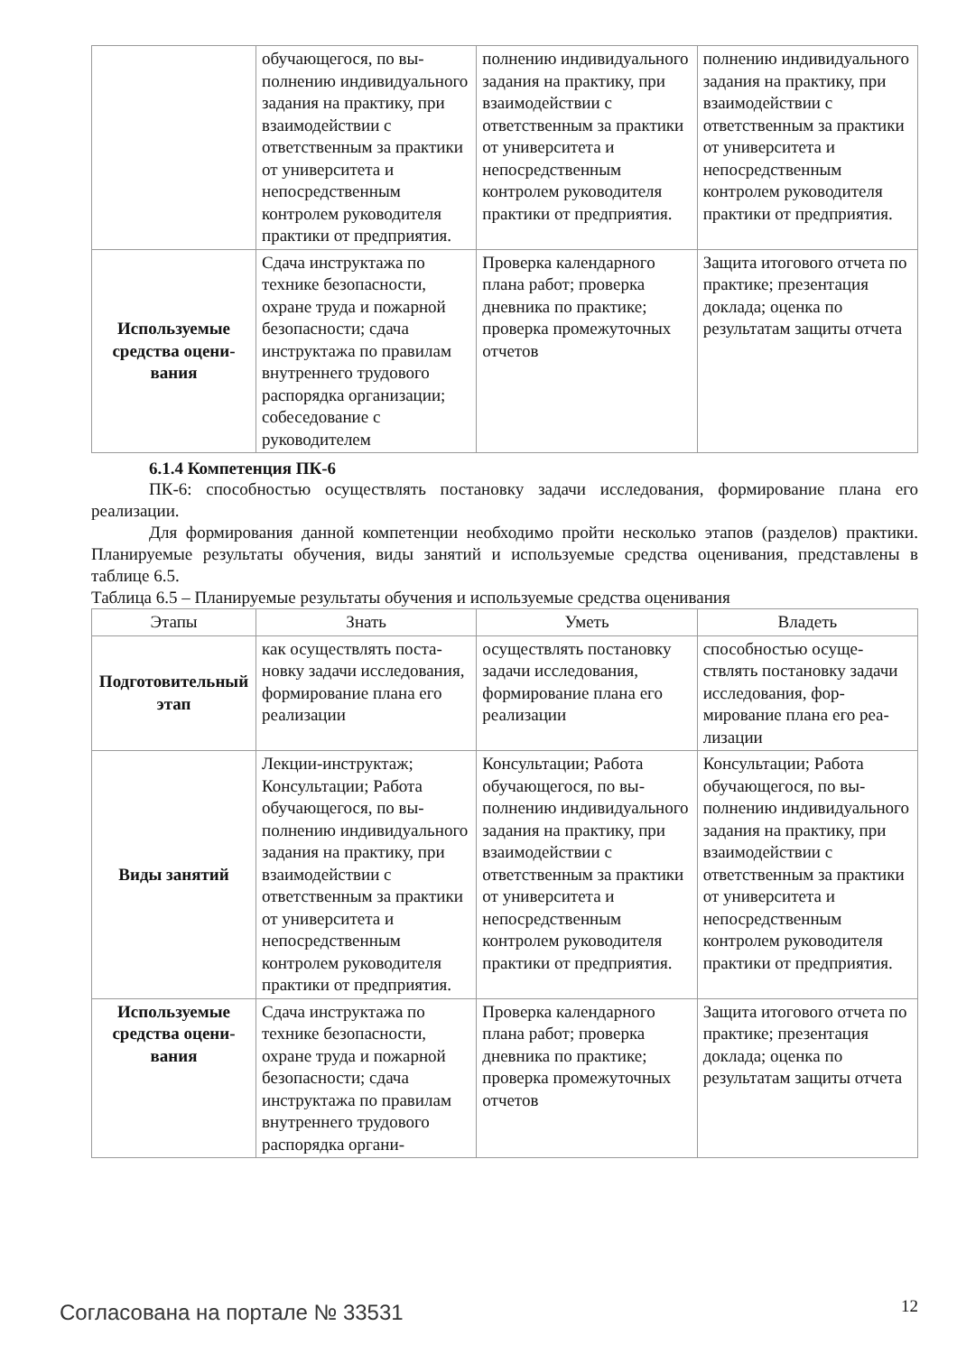| | обучающегося, по вы­полнению индивидуаль­ного задания на практи­ку, при взаимодействии с ответственным за прак­тики от университета и непосредственным контролем руководителя практики от предприя­тия. | полнению индивидуаль­ного задания на практи­ку, при взаимодействии с ответственным за прак­тики от университета и непосредственным контролем руководителя практики от предприя­тия. | полнению индивидуаль­ного задания на практи­ку, при взаимодействии с ответственным за прак­тики от университета и непосредственным контролем руководителя практики от предприя­тия. |
| Используемые средства оцени­вания | Сдача инструктажа по технике безопасности, охране труда и пожарной безопасности; сдача инструктажа по прави­лам внутреннего трудо­вого распорядка органи­зации; собеседование с руководителем | Проверка календарного плана работ; проверка дневника по практике; проверка промежуточ­ных отчетов | Защита итогового отчета по практике; презента­ция доклада; оценка по результатам защиты от­чета |
6.1.4 Компетенция ПК-6
ПК-6: способностью осуществлять постановку задачи исследования, формирование плана его реализации.
Для формирования данной компетенции необходимо пройти несколько этапов (разделов) практики. Планируемые результаты обучения, виды занятий и используемые средства оценивания, представлены в таблице 6.5.
Таблица 6.5 – Планируемые результаты обучения и используемые средства оценивания
| Этапы | Знать | Уметь | Владеть |
| --- | --- | --- | --- |
| Подготовитель­ный этап | как осуществлять поста­новку задачи исследова­ния, формирование пла­на его реализации | осуществлять постанов­ку задачи исследования, формирование плана его реализации | способностью осуще­ствлять постановку зада­чи исследования, фор­мирование плана его реа­лизации |
| Виды занятий | Лекции-инструктаж; Консультации; Работа обучающегося, по вы­полнению индивидуаль­ного задания на практи­ку, при взаимодействии с ответственным за прак­тики от университета и непосредственным контролем руководителя практики от предприя­тия. | Консультации; Работа обучающегося, по вы­полнению индивидуаль­ного задания на практи­ку, при взаимодействии с ответственным за прак­тики от университета и непосредственным контролем руководителя практики от предприя­тия. | Консультации; Работа обучающегося, по вы­полнению индивидуаль­ного задания на практи­ку, при взаимодействии с ответственным за прак­тики от университета и непосредственным контролем руководителя практики от предприя­тия. |
| Используемые средства оцени­вания | Сдача инструктажа по технике безопасности, охране труда и пожарной безопасности; сдача инструктажа по прави­лам внутреннего трудо­вого распорядка органи- | Проверка календарного плана работ; проверка дневника по практике; проверка промежуточ­ных отчетов | Защита итогового отчета по практике; презента­ция доклада; оценка по результатам защиты от­чета |
Согласована на портале № 33531 12